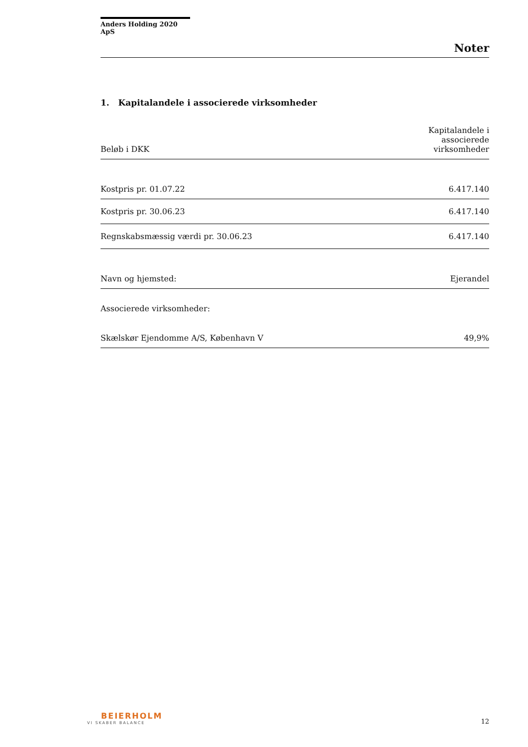Anders Holding 2020 ApS
Noter
1. Kapitalandele i associerede virksomheder
| Beløb i DKK | Kapitalandele i associerede virksomheder |
| --- | --- |
| Kostpris pr. 01.07.22 | 6.417.140 |
| Kostpris pr. 30.06.23 | 6.417.140 |
| Regnskabsmæssig værdi pr. 30.06.23 | 6.417.140 |
| Navn og hjemsted: | Ejerandel |
| Associerede virksomheder: | |
| Skælskør Ejendomme A/S, København V | 49,9% |
BEIERHOLM
VI SKABER BALANCE
12